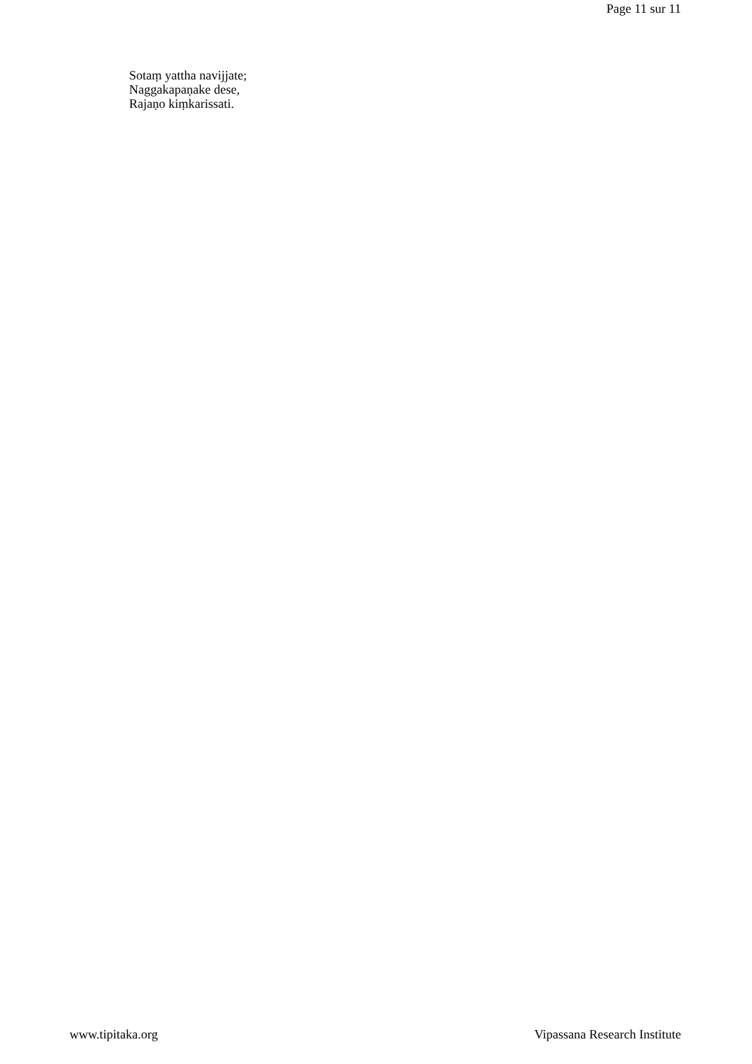Page 11 sur 11
Sotaṃ yattha navijjate;
Naggakapaṇake dese,
Rajaṇo kiṃkarissati.
www.tipitaka.org Vipassana Research Institute